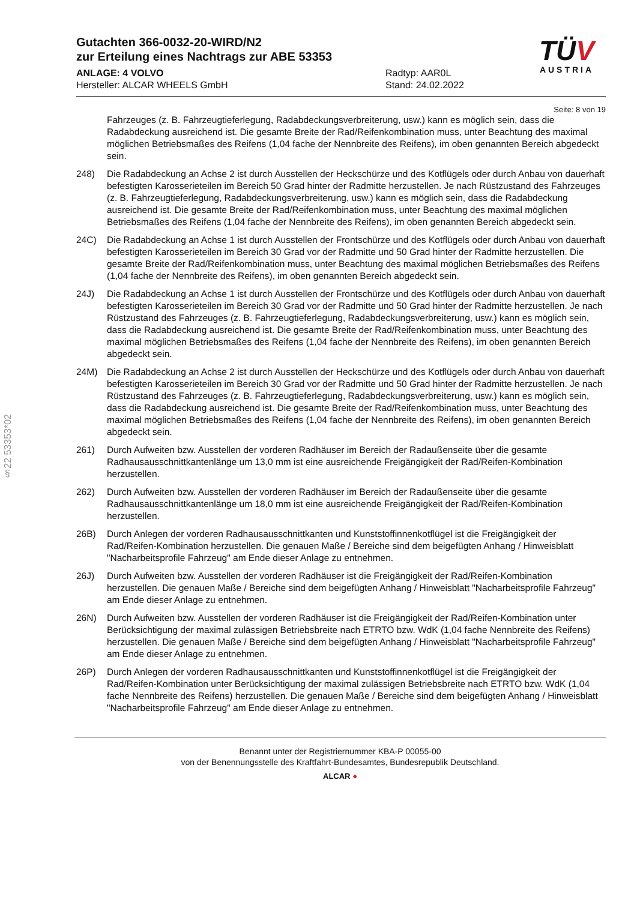§22 53353*02
Gutachten 366-0032-20-WIRD/N2
zur Erteilung eines Nachtrags zur ABE 53353
ANLAGE: 4 VOLVO
Hersteller: ALCAR WHEELS GmbH
Radtyp: AAR0L
Stand: 24.02.2022
TÜV
AUSTRIA
Seite: 8 von 19
Fahrzeuges (z. B. Fahrzeugtieferlegung, Radabdeckungsverbreiterung, usw.) kann es möglich sein, dass die Radabdeckung ausreichend ist. Die gesamte Breite der Rad/Reifenkombination muss, unter Beachtung des maximal möglichen Betriebsmaßes des Reifens (1,04 fache der Nennbreite des Reifens), im oben genannten Bereich abgedeckt sein.
248) Die Radabdeckung an Achse 2 ist durch Ausstellen der Heckschürze und des Kotflügels oder durch Anbau von dauerhaft befestigten Karosserieteilen im Bereich 50 Grad hinter der Radmitte herzustellen. Je nach Rüstzustand des Fahrzeuges (z. B. Fahrzeugtieferlegung, Radabdeckungsverbreiterung, usw.) kann es möglich sein, dass die Radabdeckung ausreichend ist. Die gesamte Breite der Rad/Reifenkombination muss, unter Beachtung des maximal möglichen Betriebsmaßes des Reifens (1,04 fache der Nennbreite des Reifens), im oben genannten Bereich abgedeckt sein.
24C) Die Radabdeckung an Achse 1 ist durch Ausstellen der Frontschürze und des Kotflügels oder durch Anbau von dauerhaft befestigten Karosserieteilen im Bereich 30 Grad vor der Radmitte und 50 Grad hinter der Radmitte herzustellen. Die gesamte Breite der Rad/Reifenkombination muss, unter Beachtung des maximal möglichen Betriebsmaßes des Reifens (1,04 fache der Nennbreite des Reifens), im oben genannten Bereich abgedeckt sein.
24J) Die Radabdeckung an Achse 1 ist durch Ausstellen der Frontschürze und des Kotflügels oder durch Anbau von dauerhaft befestigten Karosserieteilen im Bereich 30 Grad vor der Radmitte und 50 Grad hinter der Radmitte herzustellen. Je nach Rüstzustand des Fahrzeuges (z. B. Fahrzeugtieferlegung, Radabdeckungsverbreiterung, usw.) kann es möglich sein, dass die Radabdeckung ausreichend ist. Die gesamte Breite der Rad/Reifenkombination muss, unter Beachtung des maximal möglichen Betriebsmaßes des Reifens (1,04 fache der Nennbreite des Reifens), im oben genannten Bereich abgedeckt sein.
24M) Die Radabdeckung an Achse 2 ist durch Ausstellen der Heckschürze und des Kotflügels oder durch Anbau von dauerhaft befestigten Karosserieteilen im Bereich 30 Grad vor der Radmitte und 50 Grad hinter der Radmitte herzustellen. Je nach Rüstzustand des Fahrzeuges (z. B. Fahrzeugtieferlegung, Radabdeckungsverbreiterung, usw.) kann es möglich sein, dass die Radabdeckung ausreichend ist. Die gesamte Breite der Rad/Reifenkombination muss, unter Beachtung des maximal möglichen Betriebsmaßes des Reifens (1,04 fache der Nennbreite des Reifens), im oben genannten Bereich abgedeckt sein.
261) Durch Aufweiten bzw. Ausstellen der vorderen Radhäuser im Bereich der Radaußenseite über die gesamte Radhausausschnittkantenlänge um 13,0 mm ist eine ausreichende Freigängigkeit der Rad/Reifen-Kombination herzustellen.
262) Durch Aufweiten bzw. Ausstellen der vorderen Radhäuser im Bereich der Radaußenseite über die gesamte Radhausausschnittkantenlänge um 18,0 mm ist eine ausreichende Freigängigkeit der Rad/Reifen-Kombination herzustellen.
26B) Durch Anlegen der vorderen Radhausausschnittkanten und Kunststoffinnenkotflügel ist die Freigängigkeit der Rad/Reifen-Kombination herzustellen. Die genauen Maße / Bereiche sind dem beigefügten Anhang / Hinweisblatt "Nacharbeitsprofile Fahrzeug" am Ende dieser Anlage zu entnehmen.
26J) Durch Aufweiten bzw. Ausstellen der vorderen Radhäuser ist die Freigängigkeit der Rad/Reifen-Kombination herzustellen. Die genauen Maße / Bereiche sind dem beigefügten Anhang / Hinweisblatt "Nacharbeitsprofile Fahrzeug" am Ende dieser Anlage zu entnehmen.
26N) Durch Aufweiten bzw. Ausstellen der vorderen Radhäuser ist die Freigängigkeit der Rad/Reifen-Kombination unter Berücksichtigung der maximal zulässigen Betriebsbreite nach ETRTO bzw. WdK (1,04 fache Nennbreite des Reifens) herzustellen. Die genauen Maße / Bereiche sind dem beigefügten Anhang / Hinweisblatt "Nacharbeitsprofile Fahrzeug" am Ende dieser Anlage zu entnehmen.
26P) Durch Anlegen der vorderen Radhausausschnittkanten und Kunststoffinnenkotflügel ist die Freigängigkeit der Rad/Reifen-Kombination unter Berücksichtigung der maximal zulässigen Betriebsbreite nach ETRTO bzw. WdK (1,04 fache Nennbreite des Reifens) herzustellen. Die genauen Maße / Bereiche sind dem beigefügten Anhang / Hinweisblatt "Nacharbeitsprofile Fahrzeug" am Ende dieser Anlage zu entnehmen.
Benannt unter der Registriernummer KBA-P 00055-00
von der Benennungsstelle des Kraftfahrt-Bundesamtes, Bundesrepublik Deutschland.
ALCAR ●